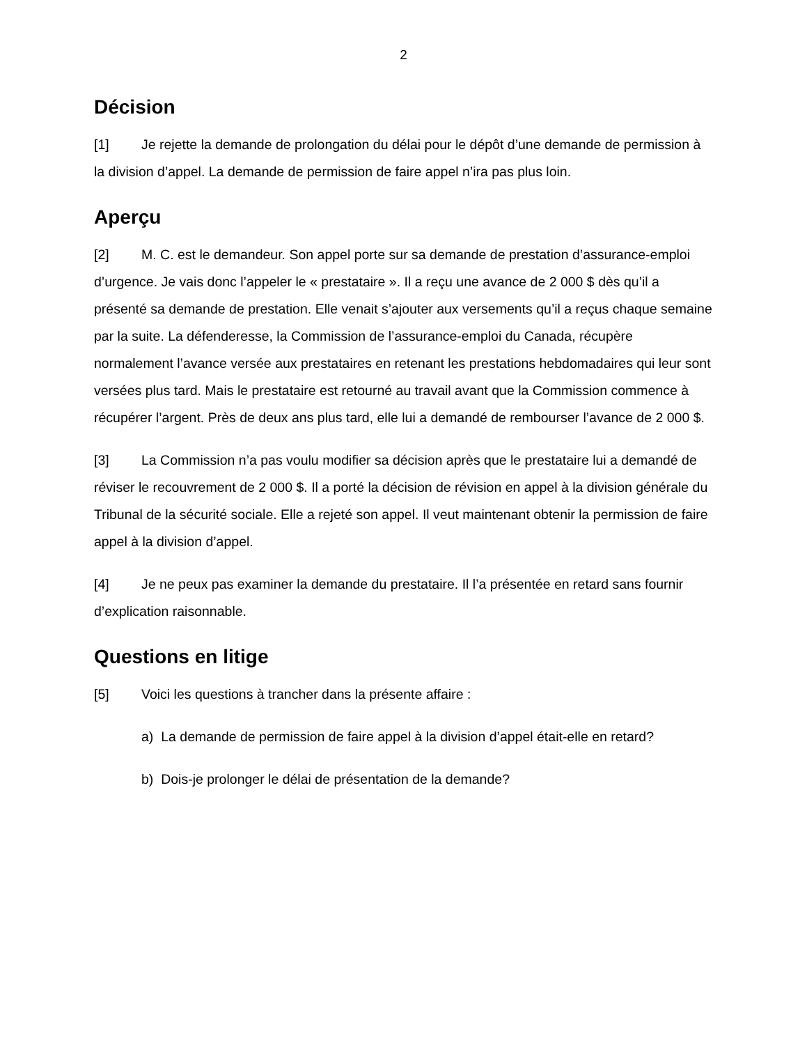2
Décision
[1] Je rejette la demande de prolongation du délai pour le dépôt d’une demande de permission à la division d’appel. La demande de permission de faire appel n’ira pas plus loin.
Aperçu
[2] M. C. est le demandeur. Son appel porte sur sa demande de prestation d’assurance-emploi d’urgence. Je vais donc l’appeler le « prestataire ». Il a reçu une avance de 2 000 $ dès qu’il a présenté sa demande de prestation. Elle venait s’ajouter aux versements qu’il a reçus chaque semaine par la suite. La défenderesse, la Commission de l’assurance-emploi du Canada, récupère normalement l’avance versée aux prestataires en retenant les prestations hebdomadaires qui leur sont versées plus tard. Mais le prestataire est retourné au travail avant que la Commission commence à récupérer l’argent. Près de deux ans plus tard, elle lui a demandé de rembourser l’avance de 2 000 $.
[3] La Commission n’a pas voulu modifier sa décision après que le prestataire lui a demandé de réviser le recouvrement de 2 000 $. Il a porté la décision de révision en appel à la division générale du Tribunal de la sécurité sociale. Elle a rejeté son appel. Il veut maintenant obtenir la permission de faire appel à la division d’appel.
[4] Je ne peux pas examiner la demande du prestataire. Il l’a présentée en retard sans fournir d’explication raisonnable.
Questions en litige
[5] Voici les questions à trancher dans la présente affaire :
a) La demande de permission de faire appel à la division d’appel était-elle en retard?
b) Dois-je prolonger le délai de présentation de la demande?